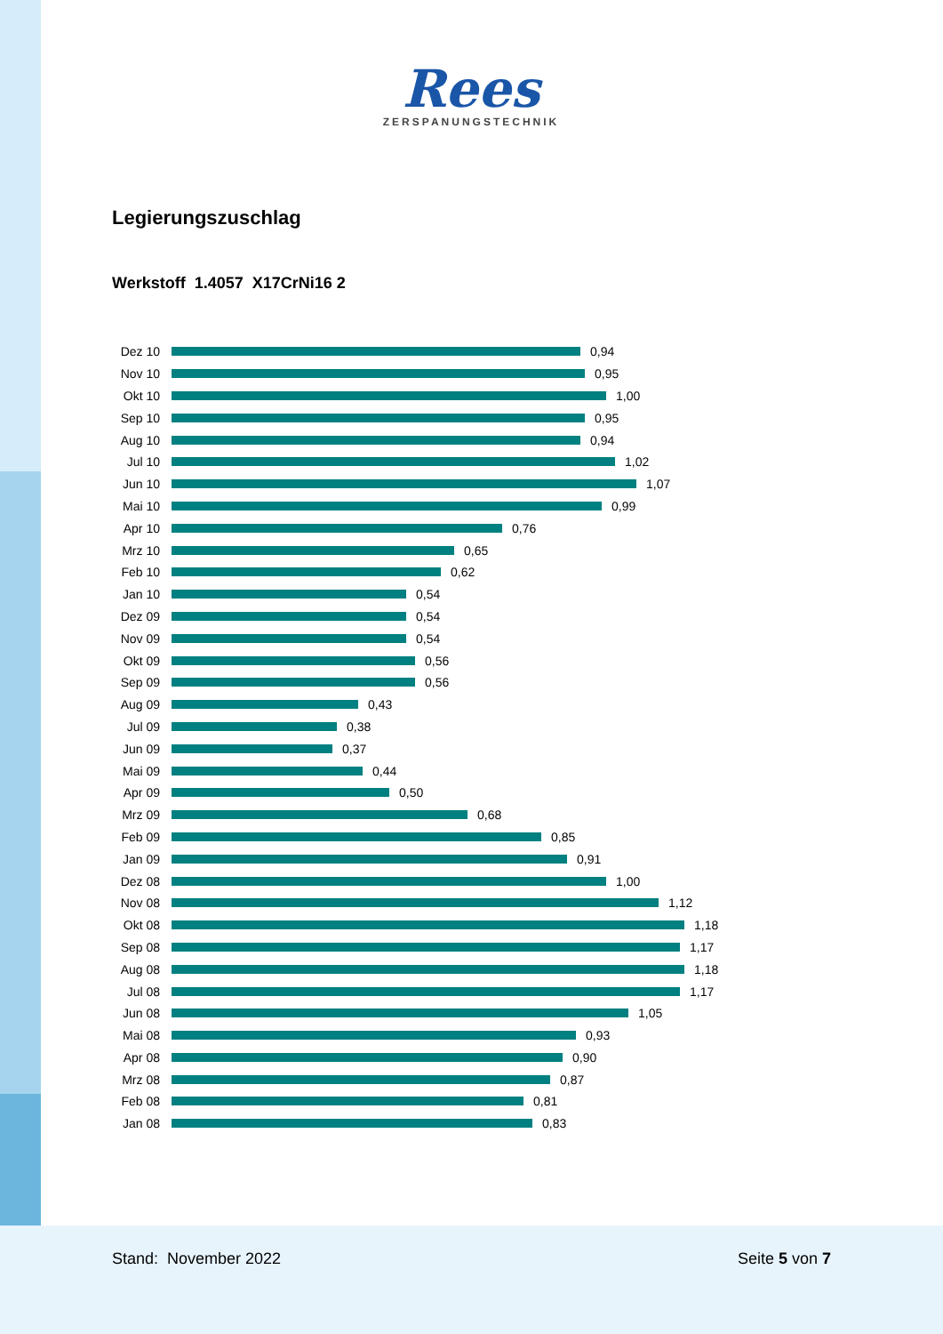Rees
ZERSPANUNGSTECHNIK
Legierungszuschlag
Werkstoff 1.4057 X17CrNi16 2
Dez 10 0,94
Nov 10 0,95
Okt 10 1,00
Sep 10 0,95
Aug 10 0,94
Jul 10 1,02
Jun 10 1,07
Mai 10 0,99
Apr 10 0,76
Mrz 10 0,65
Feb 10 0,62
Jan 10 0,54
Dez 09 0,54
Nov 09 0,54
Okt 09 0,56
Sep 09 0,56
Aug 09 0,43
Jul 09 0,38
Jun 09 0,37
Mai 09 0,44
Apr 09 0,50
Mrz 09 0,68
Feb 09 0,85
Jan 09 0,91
Dez 08 1,00
Nov 08 1,12
Okt 08 1,18
Sep 08 1,17
Aug 08 1,18
Jul 08 1,17
Jun 08 1,05
Mai 08 0,93
Apr 08 0,90
Mrz 08 0,87
Feb 08 0,81
Jan 08 0,83
Stand: November 2022 Seite 5 von 7